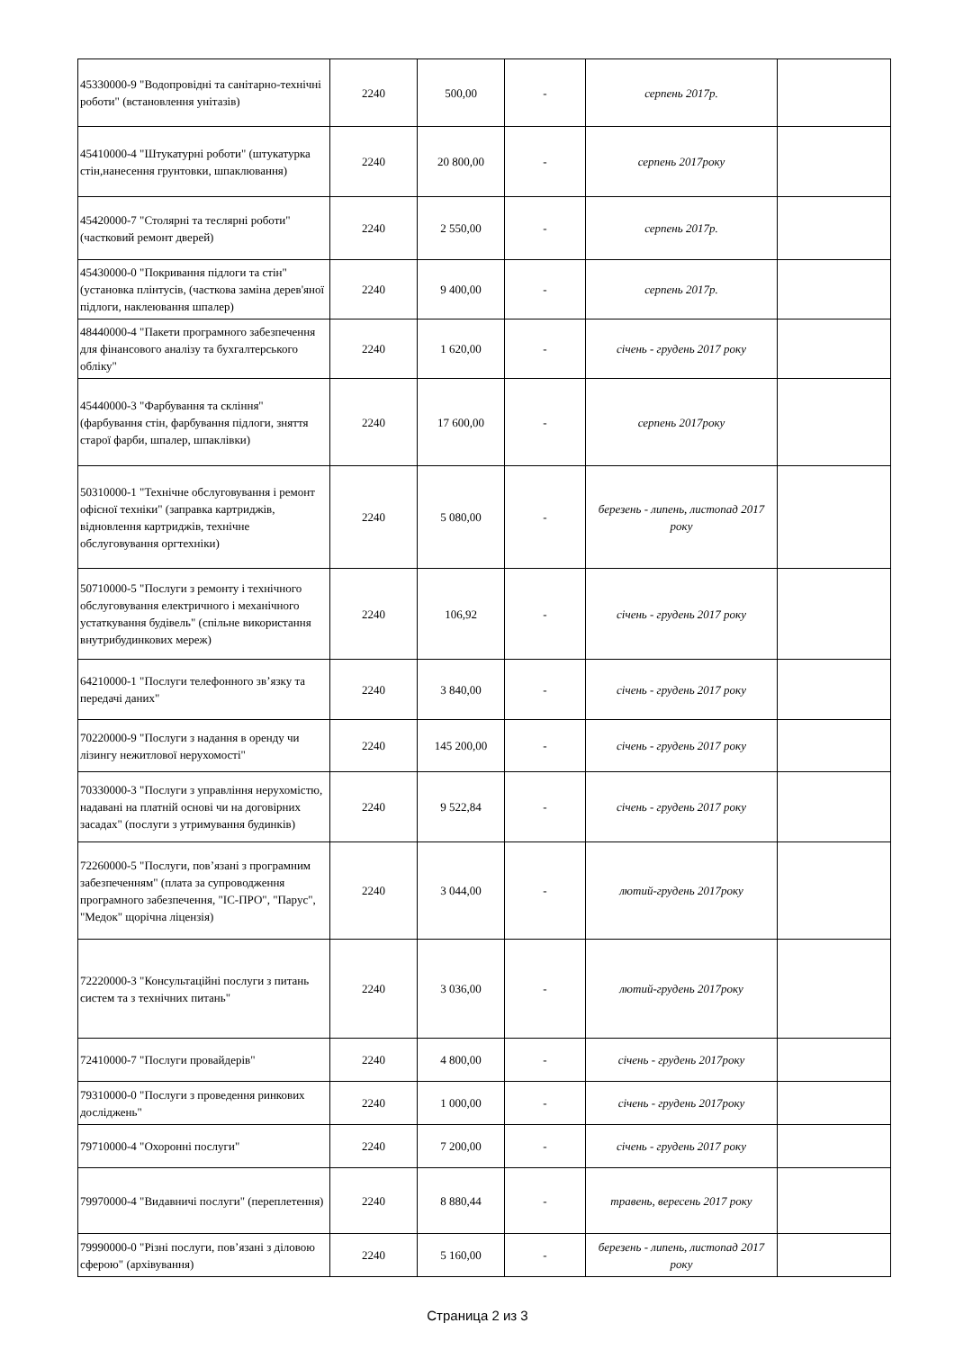| 45330000-9 "Водопровідні та санітарно-технічні роботи" (встановлення унітазів) | 2240 | 500,00 | - | серпень 2017р. | |
| 45410000-4 "Штукатурні роботи" (штукатурка стін,нанесення грунтовки, шпаклювання) | 2240 | 20 800,00 | - | серпень 2017року | |
| 45420000-7 "Столярні та теслярні роботи" (частковий ремонт дверей) | 2240 | 2 550,00 | - | серпень 2017р. | |
| 45430000-0 "Покривання підлоги та стін" (установка плінтусів, (часткова заміна дерев'яної підлоги, наклеювання шпалер) | 2240 | 9 400,00 | - | серпень 2017р. | |
| 48440000-4 "Пакети програмного забезпечення для фінансового аналізу та бухгалтерського обліку" | 2240 | 1 620,00 | - | січень - грудень 2017 року | |
| 45440000-3 "Фарбування та скління" (фарбування стін, фарбування підлоги, зняття старої фарби, шпалер, шпаклівки) | 2240 | 17 600,00 | - | серпень 2017року | |
| 50310000-1 "Технічне обслуговування і ремонт офісної техніки" (заправка картриджів, відновлення картриджів, технічне обслуговування оргтехніки) | 2240 | 5 080,00 | - | березень - липень, листопад 2017 року | |
| 50710000-5 "Послуги з ремонту і технічного обслуговування електричного і механічного устаткування будівель" (спільне використання внутрибудинкових мереж) | 2240 | 106,92 | - | січень - грудень 2017 року | |
| 64210000-1 "Послуги телефонного зв’язку та передачі даних" | 2240 | 3 840,00 | - | січень - грудень 2017 року | |
| 70220000-9 "Послуги з надання в оренду чи лізингу нежитлової нерухомості" | 2240 | 145 200,00 | - | січень - грудень 2017 року | |
| 70330000-3 "Послуги з управління нерухомістю, надавані на платній основі чи на договірних засадах" (послуги з утримування будинків) | 2240 | 9 522,84 | - | січень - грудень 2017 року | |
| 72260000-5 "Послуги, пов’язані з програмним забезпеченням" (плата за супроводження програмного забезпечення, "ІС-ПРО", "Парус", "Медок" щорічна ліцензія) | 2240 | 3 044,00 | - | лютий-грудень 2017року | |
| 72220000-3 "Консультаційні послуги з питань систем та з технічних питань" | 2240 | 3 036,00 | - | лютий-грудень 2017року | |
| 72410000-7 "Послуги провайдерів" | 2240 | 4 800,00 | - | січень - грудень 2017року | |
| 79310000-0 "Послуги з проведення ринкових досліджень" | 2240 | 1 000,00 | - | січень - грудень 2017року | |
| 79710000-4 "Охоронні послуги" | 2240 | 7 200,00 | - | січень - грудень 2017 року | |
| 79970000-4 "Видавничі послуги" (переплетення) | 2240 | 8 880,44 | - | травень, вересень 2017 року | |
| 79990000-0 "Різні послуги, пов’язані з діловою сферою" (архівування) | 2240 | 5 160,00 | - | березень - липень, листопад 2017 року | |
Страница 2 из 3